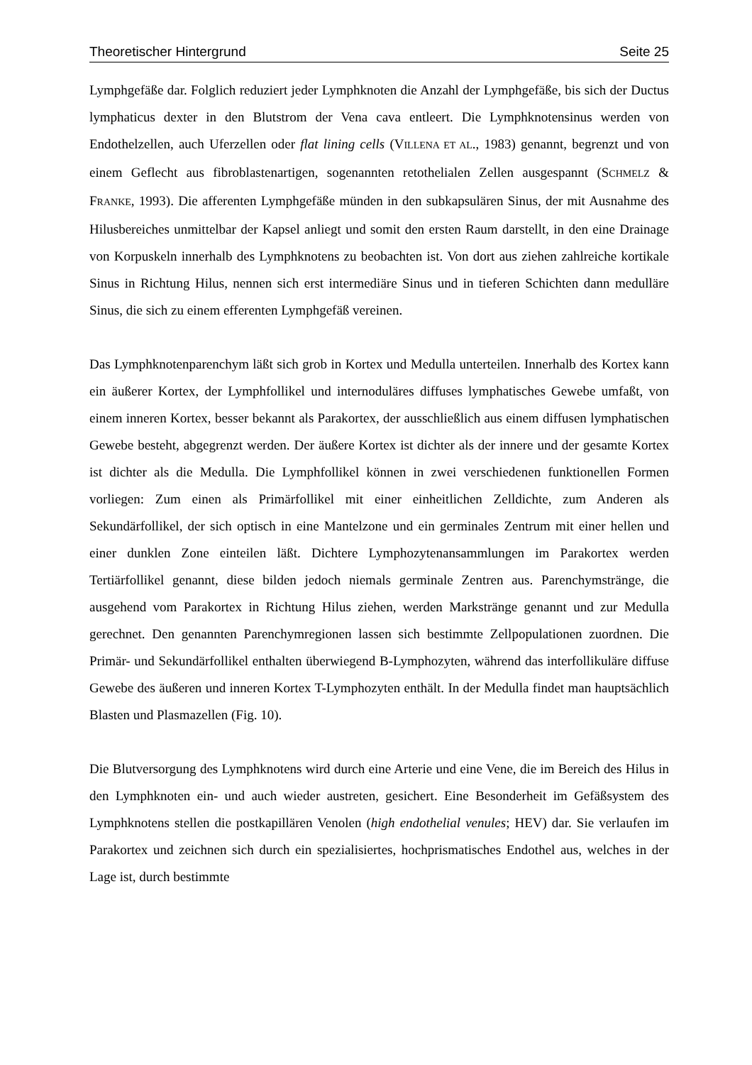Theoretischer Hintergrund Seite 25
Lymphgefäße dar. Folglich reduziert jeder Lymphknoten die Anzahl der Lymphgefäße, bis sich der Ductus lymphaticus dexter in den Blutstrom der Vena cava entleert. Die Lymphknotensinus werden von Endothelzellen, auch Uferzellen oder flat lining cells (VILLENA ET AL., 1983) genannt, begrenzt und von einem Geflecht aus fibroblastenartigen, sogenannten retothelialen Zellen ausgespannt (SCHMELZ & FRANKE, 1993). Die afferenten Lymphgefäße münden in den subkapsulären Sinus, der mit Ausnahme des Hilusbereiches unmittelbar der Kapsel anliegt und somit den ersten Raum darstellt, in den eine Drainage von Korpuskeln innerhalb des Lymphknotens zu beobachten ist. Von dort aus ziehen zahlreiche kortikale Sinus in Richtung Hilus, nennen sich erst intermediäre Sinus und in tieferen Schichten dann medulläre Sinus, die sich zu einem efferenten Lymphgefäß vereinen.
Das Lymphknotenparenchym läßt sich grob in Kortex und Medulla unterteilen. Innerhalb des Kortex kann ein äußerer Kortex, der Lymphfollikel und internoduläres diffuses lymphatisches Gewebe umfaßt, von einem inneren Kortex, besser bekannt als Parakortex, der ausschließlich aus einem diffusen lymphatischen Gewebe besteht, abgegrenzt werden. Der äußere Kortex ist dichter als der innere und der gesamte Kortex ist dichter als die Medulla. Die Lymphfollikel können in zwei verschiedenen funktionellen Formen vorliegen: Zum einen als Primärfollikel mit einer einheitlichen Zelldichte, zum Anderen als Sekundärfollikel, der sich optisch in eine Mantelzone und ein germinales Zentrum mit einer hellen und einer dunklen Zone einteilen läßt. Dichtere Lymphozytenansammlungen im Parakortex werden Tertiärfollikel genannt, diese bilden jedoch niemals germinale Zentren aus. Parenchymstränge, die ausgehend vom Parakortex in Richtung Hilus ziehen, werden Markstränge genannt und zur Medulla gerechnet. Den genannten Parenchymregionen lassen sich bestimmte Zellpopulationen zuordnen. Die Primär- und Sekundärfollikel enthalten überwiegend B-Lymphozyten, während das interfollikuläre diffuse Gewebe des äußeren und inneren Kortex T-Lymphozyten enthält. In der Medulla findet man hauptsächlich Blasten und Plasmazellen (Fig. 10).
Die Blutversorgung des Lymphknotens wird durch eine Arterie und eine Vene, die im Bereich des Hilus in den Lymphknoten ein- und auch wieder austreten, gesichert. Eine Besonderheit im Gefäßsystem des Lymphknotens stellen die postkapillären Venolen (high endothelial venules; HEV) dar. Sie verlaufen im Parakortex und zeichnen sich durch ein spezialisiertes, hochprismatisches Endothel aus, welches in der Lage ist, durch bestimmte